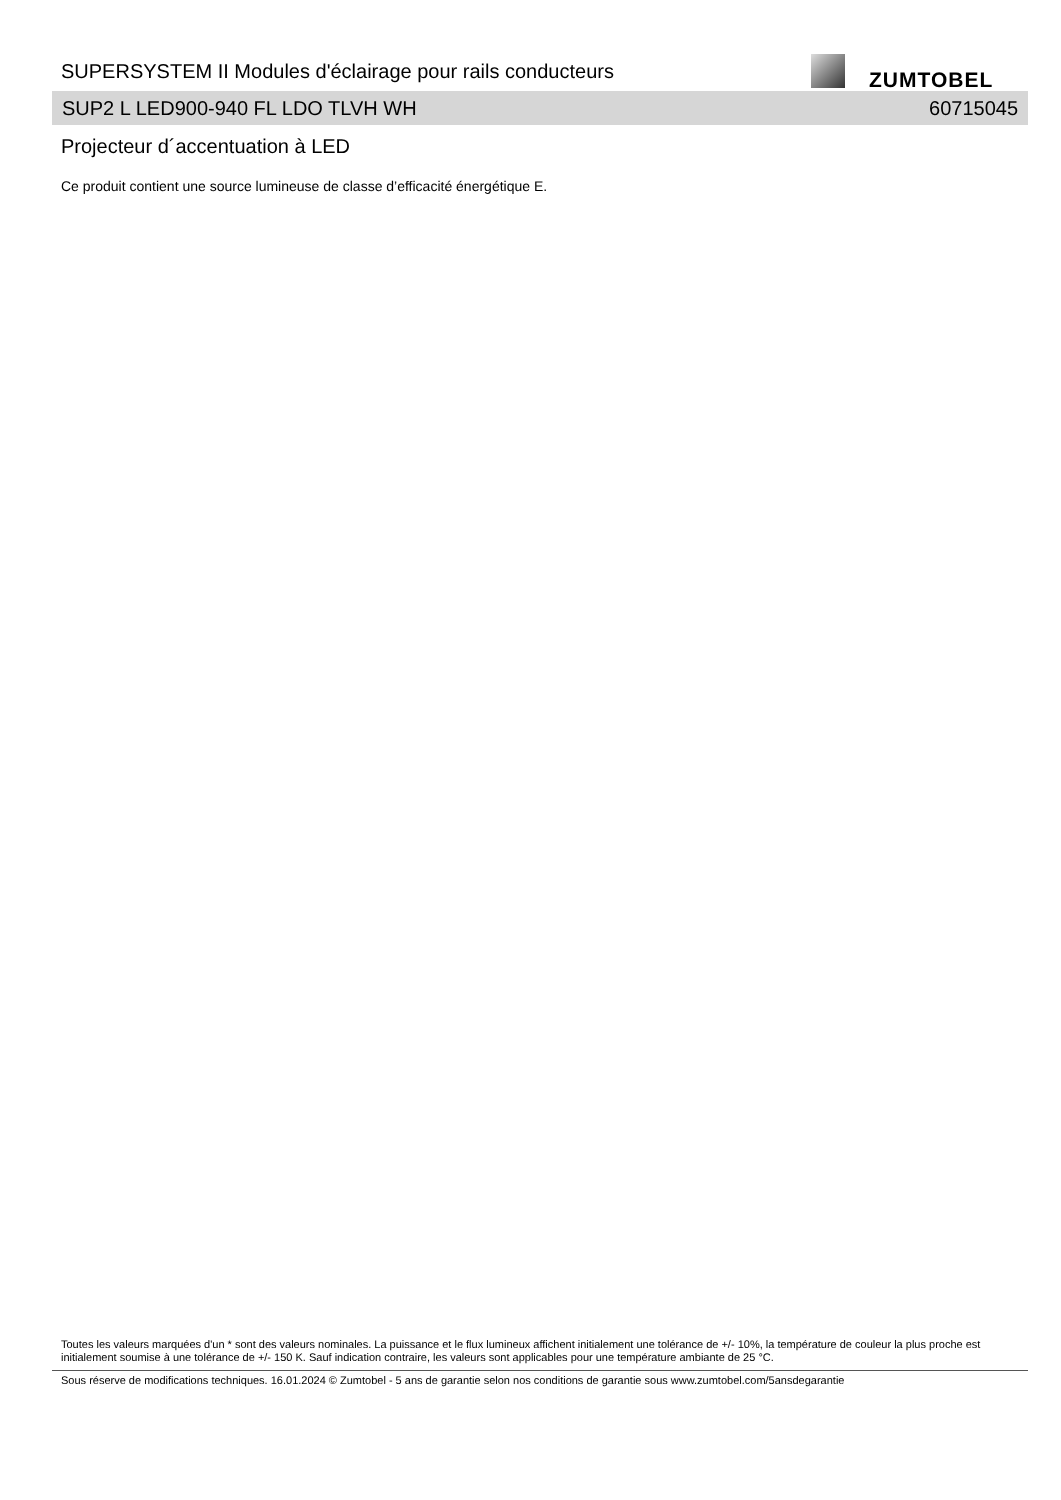SUPERSYSTEM II Modules d'éclairage pour rails conducteurs
ZUMTOBEL
SUP2 L LED900-940 FL LDO TLVH WH 60715045
Projecteur d´accentuation à LED
Ce produit contient une source lumineuse de classe d’efficacité énergétique E.
Toutes les valeurs marquées d'un * sont des valeurs nominales. La puissance et le flux lumineux affichent initialement une tolérance de +/- 10%, la température de couleur la plus proche est initialement soumise à une tolérance de +/- 150 K. Sauf indication contraire, les valeurs sont applicables pour une température ambiante de 25 °C.
Sous réserve de modifications techniques. 16.01.2024 © Zumtobel - 5 ans de garantie selon nos conditions de garantie sous www.zumtobel.com/5ansdegarantie